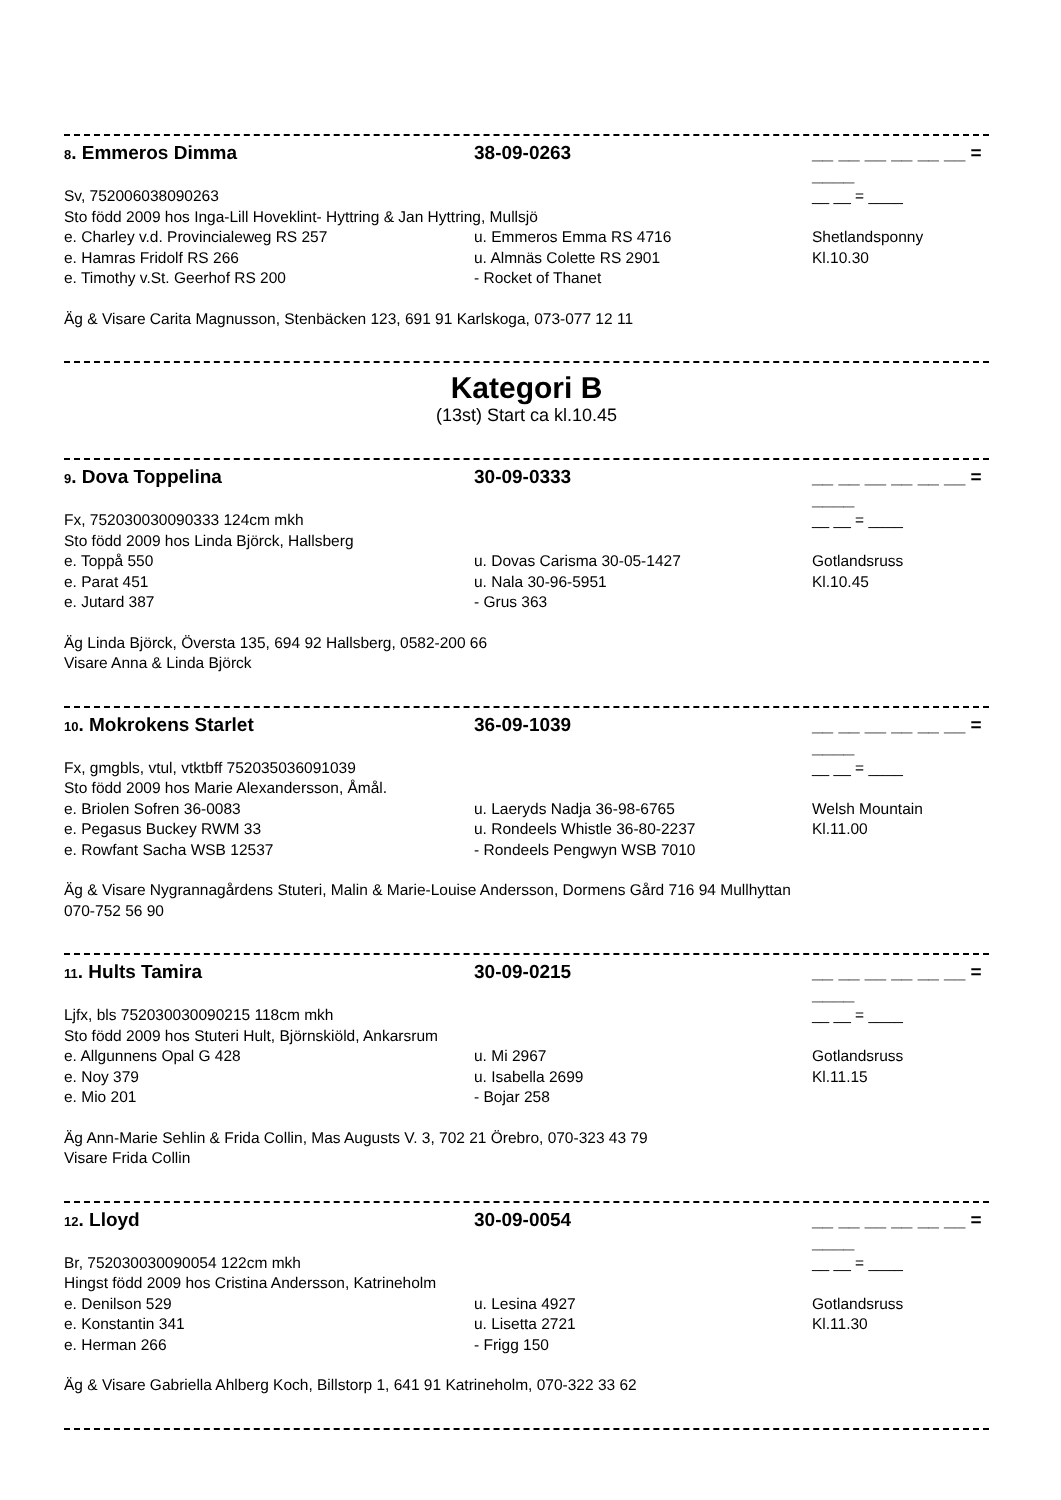8. Emmeros Dimma 38-09-0263 __ __ __ __ __ __ = ____
Sv, 752006038090263 __ __ = ____
Sto född 2009 hos Inga-Lill Hoveklint- Hyttring & Jan Hyttring, Mullsjö
e. Charley v.d. Provincialeweg RS 257 u. Emmeros Emma RS 4716 Shetlandsponny
e. Hamras Fridolf RS 266 u. Almnäs Colette RS 2901 Kl.10.30
e. Timothy v.St. Geerhof RS 200 - Rocket of Thanet
Äg & Visare Carita Magnusson, Stenbäcken 123, 691 91 Karlskoga, 073-077 12 11
Kategori B
(13st) Start ca kl.10.45
9. Dova Toppelina 30-09-0333 __ __ __ __ __ __ = ____
Fx, 752030030090333 124cm mkh __ __ = ____
Sto född 2009 hos Linda Björck, Hallsberg
e. Toppå 550 u. Dovas Carisma 30-05-1427 Gotlandsruss
e. Parat 451 u. Nala 30-96-5951 Kl.10.45
e. Jutard 387 - Grus 363
Äg Linda Björck, Översta 135, 694 92 Hallsberg, 0582-200 66
Visare Anna & Linda Björck
10. Mokrokens Starlet 36-09-1039 __ __ __ __ __ __ = ____
Fx, gmgbls, vtul, vtktbff 752035036091039 __ __ = ____
Sto född 2009 hos Marie Alexandersson, Åmål.
e. Briolen Sofren 36-0083 u. Laeryds Nadja 36-98-6765 Welsh Mountain
e. Pegasus Buckey RWM 33 u. Rondeels Whistle 36-80-2237 Kl.11.00
e. Rowfant Sacha WSB 12537 - Rondeels Pengwyn WSB 7010
Äg & Visare Nygrannagårdens Stuteri, Malin & Marie-Louise Andersson, Dormens Gård 716 94 Mullhyttan
070-752 56 90
11. Hults Tamira 30-09-0215 __ __ __ __ __ __ = ____
Ljfx, bls 752030030090215 118cm mkh __ __ = ____
Sto född 2009 hos Stuteri Hult, Björnskiöld, Ankarsrum
e. Allgunnens Opal G 428 u. Mi 2967 Gotlandsruss
e. Noy 379 u. Isabella 2699 Kl.11.15
e. Mio 201 - Bojar 258
Äg Ann-Marie Sehlin & Frida Collin, Mas Augusts V. 3, 702 21 Örebro, 070-323 43 79
Visare Frida Collin
12. Lloyd 30-09-0054 __ __ __ __ __ __ = ____
Br, 752030030090054 122cm mkh __ __ = ____
Hingst född 2009 hos Cristina Andersson, Katrineholm
e. Denilson 529 u. Lesina 4927 Gotlandsruss
e. Konstantin 341 u. Lisetta 2721 Kl.11.30
e. Herman 266 - Frigg 150
Äg & Visare Gabriella Ahlberg Koch, Billstorp 1, 641 91 Katrineholm, 070-322 33 62